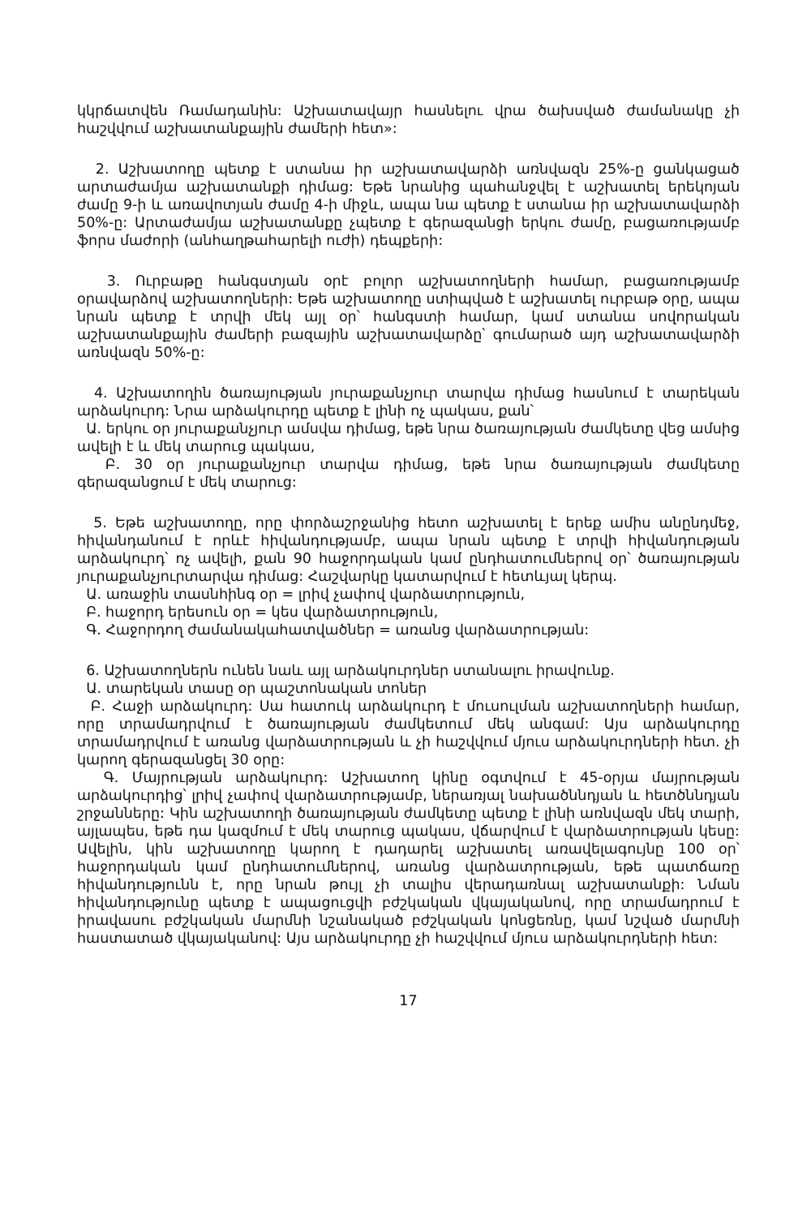կկրճատվեն Ռամադանին: Աշխատավայր հասնելու վրա ծախսված ժամանակը չի հաշվվում աշխատանքային ժամերի հետ»:
2. Աշխատողը պետք է ստանա իր աշխատավարձի առնվազն 25%-ը ցանկացած արտաժամյա աշխատանքի դիմաց: Եթե նրանից պահանջվել է աշխատել երեկոյան ժամը 9-ի և առավոտյան ժամը 4-ի միջև, ապա նա պետք է ստանա իր աշխատավարձի 50%-ը: Արտաժամյա աշխատանքը չպետք է գերազանցի երկու ժամը, բացառությամբ ֆորս մաժորի (անհաղթահարելի ուժի) դեպքերի:
3. Ուրբաթը հանգստյան օրէ բոլոր աշխատողների համար, բացառությամբ օրավարձով աշխատողների: Եթե աշխատողը ստիպված է աշխատել ուրբաթ օրը, ապա նրան պետք է տրվի մեկ այլ օր՝ հանգստի համար, կամ ստանա սովորական աշխատանքային ժամերի բազային աշխատավարձը՝ գումարած այդ աշխատավարձի առնվազն 50%-ը:
4. Աշխատողին ծառայության յուրաքանչյուր տարվա դիմաց հասնում է տարեկան արձակուրդ: Նրա արձակուրդը պետք է լինի ոչ պակաս, քան՝
Ա. երկու օր յուրաքանչյուր ամսվա դիմաց, եթե նրա ծառայության ժամկետը վեց ամսից ավելի է և մեկ տարուց պակաս,
Բ. 30 օր յուրաքանչյուր տարվա դիմաց, եթե նրա ծառայության ժամկետը գերազանցում է մեկ տարուց:
5. Եթե աշխատողը, որը փորձաշրջանից հետո աշխատել է երեք ամիս անընդմեջ, հիվանդանում է որևէ հիվանդությամբ, ապա նրան պետք է տրվի հիվանդության արձակուրդ՝ ոչ ավելի, քան 90 հաջորդական կամ ընդհատումներով օր՝ ծառայության յուրաքանչյուրտարվա դիմաց: Հաշվարկը կատարվում է հետևյալ կերպ.
Ա. առաջին տասնհինգ օր = լրիվ չափով վարձատրություն,
Բ. հաջորդ երեսուն օր = կես վարձատրություն,
Գ. Հաջորդող ժամանակահատվածներ = առանց վարձատրության:
6. Աշխատողներն ունեն նաև այլ արձակուրդներ ստանալու իրավունք.
Ա. տարեկան տասը օր պաշտոնական տոներ
Բ. Հաջի արձակուրդ: Սա հատուկ արձակուրդ է մուսուլման աշխատողների համար, որը տրամադրվում է ծառայության ժամկետում մեկ անգամ: Այս արձակուրդը տրամադրվում է առանց վարձատրության և չի հաշվվում մյուս արձակուրդների հետ. չի կարող գերազանցել 30 օրը:
Գ. Մայրության արձակուրդ: Աշխատող կինը օգտվում է 45-օրյա մայրության արձակուրդից՝ լրիվ չափով վարձատրությամբ, ներառյալ նախածննդյան և հետծննդյան շրջանները: Կին աշխատողի ծառայության ժամկետը պետք է լինի առնվազն մեկ տարի, այլապես, եթե դա կազմում է մեկ տարուց պակաս, վճարվում է վարձատրության կեսը: Ավելին, կին աշխատողը կարող է դադարել աշխատել առավելագույնը 100 օր՝ հաջորդական կամ ընդհատումներով, առանց վարձատրության, եթե պատճառը հիվանդությունն է, որը նրան թույլ չի տալիս վերադառնալ աշխատանքի: Նման հիվանդությունը պետք է ապացուցվի բժշկական վկայականով, որը տրամադրում է իրավասու բժշկական մարմնի նշանակած բժշկական կոնցեռնը, կամ նշված մարմնի հաստատած վկայականով: Այս արձակուրդը չի հաշվվում մյուս արձակուրդների հետ:
17